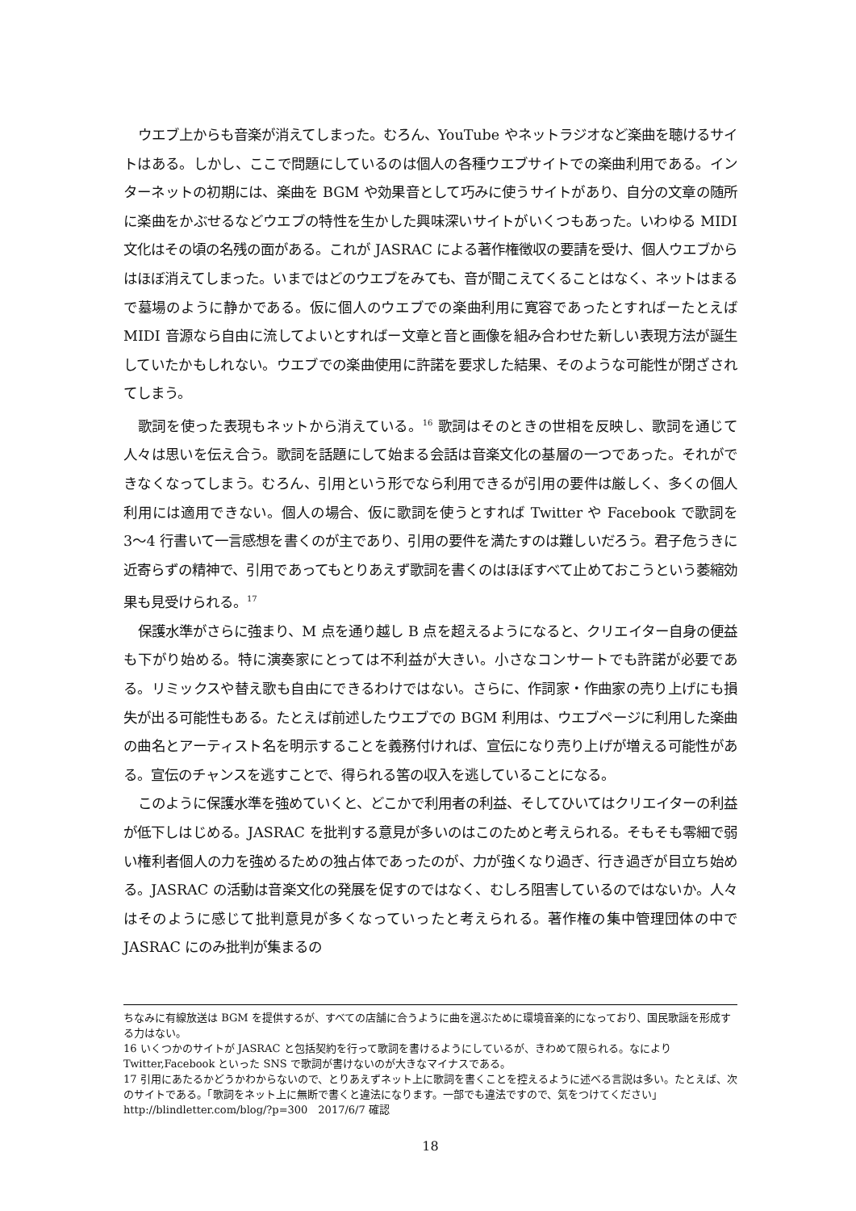ウエブ上からも音楽が消えてしまった。むろん、YouTube やネットラジオなど楽曲を聴けるサイトはある。しかし、ここで問題にしているのは個人の各種ウエブサイトでの楽曲利用である。インターネットの初期には、楽曲を BGM や効果音として巧みに使うサイトがあり、自分の文章の随所に楽曲をかぶせるなどウエブの特性を生かした興味深いサイトがいくつもあった。いわゆる MIDI 文化はその頃の名残の面がある。これが JASRAC による著作権徴収の要請を受け、個人ウエブからはほぼ消えてしまった。いまではどのウエブをみても、音が聞こえてくることはなく、ネットはまるで墓場のように静かである。仮に個人のウエブでの楽曲利用に寛容であったとすればーたとえば MIDI 音源なら自由に流してよいとすればー文章と音と画像を組み合わせた新しい表現方法が誕生していたかもしれない。ウエブでの楽曲使用に許諾を要求した結果、そのような可能性が閉ざされてしまう。
歌詞を使った表現もネットから消えている。<sup>16</sup> 歌詞はそのときの世相を反映し、歌詞を通じて人々は思いを伝え合う。歌詞を話題にして始まる会話は音楽文化の基層の一つであった。それができなくなってしまう。むろん、引用という形でなら利用できるが引用の要件は厳しく、多くの個人利用には適用できない。個人の場合、仮に歌詞を使うとすれば Twitter や Facebook で歌詞を 3〜4 行書いて一言感想を書くのが主であり、引用の要件を満たすのは難しいだろう。君子危うきに近寄らずの精神で、引用であってもとりあえず歌詞を書くのはほぼすべて止めておこうという萎縮効果も見受けられる。<sup>17</sup>
保護水準がさらに強まり、M 点を通り越し B 点を超えるようになると、クリエイター自身の便益も下がり始める。特に演奏家にとっては不利益が大きい。小さなコンサートでも許諾が必要である。リミックスや替え歌も自由にできるわけではない。さらに、作詞家・作曲家の売り上げにも損失が出る可能性もある。たとえば前述したウエブでの BGM 利用は、ウエブページに利用した楽曲の曲名とアーティスト名を明示することを義務付ければ、宣伝になり売り上げが増える可能性がある。宣伝のチャンスを逃すことで、得られる筈の収入を逃していることになる。
このように保護水準を強めていくと、どこかで利用者の利益、そしてひいてはクリエイターの利益が低下しはじめる。JASRAC を批判する意見が多いのはこのためと考えられる。そもそも零細で弱い権利者個人の力を強めるための独占体であったのが、力が強くなり過ぎ、行き過ぎが目立ち始める。JASRAC の活動は音楽文化の発展を促すのではなく、むしろ阻害しているのではないか。人々はそのように感じて批判意見が多くなっていったと考えられる。著作権の集中管理団体の中で JASRAC にのみ批判が集まるの
ちなみに有線放送は BGM を提供するが、すべての店舗に合うように曲を選ぶために環境音楽的になっており、国民歌謡を形成する力はない。
16 いくつかのサイトが JASRAC と包括契約を行って歌詞を書けるようにしているが、きわめて限られる。なにより Twitter,Facebook といった SNS で歌詞が書けないのが大きなマイナスである。
17 引用にあたるかどうかわからないので、とりあえずネット上に歌詞を書くことを控えるように述べる言説は多い。たとえば、次のサイトである。「歌詞をネット上に無断で書くと違法になります。一部でも違法ですので、気をつけてください」http://blindletter.com/blog/?p=300　2017/6/7 確認
18